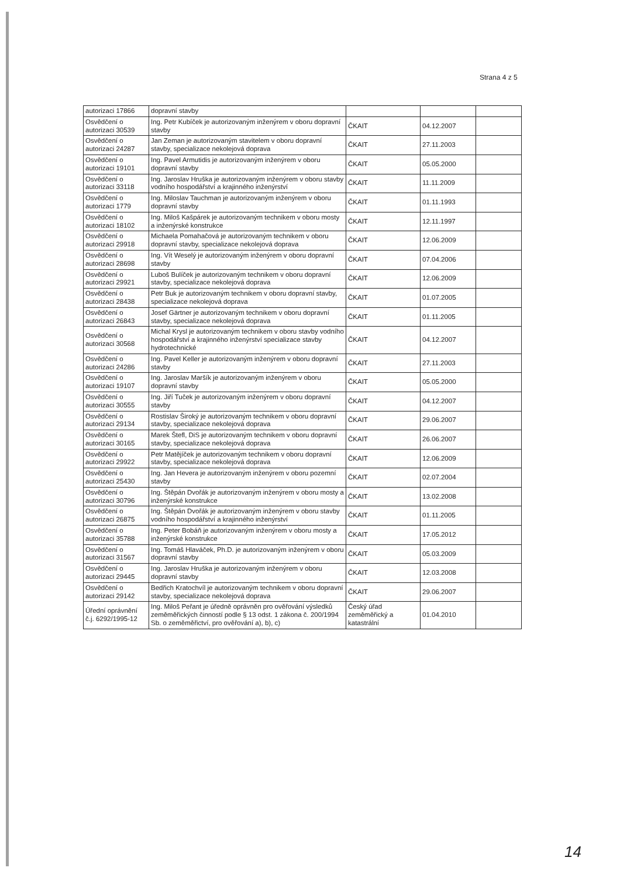Strana 4 z 5
| autorizaci 17866 | dopravní stavby | | | |
| Osvědčení o autorizaci 30539 | Ing. Petr Kubíček je autorizovaným inženýrem v oboru dopravní stavby | ČKAIT | 04.12.2007 | |
| Osvědčení o autorizaci 24287 | Jan Zeman je autorizovaným stavitelem v oboru dopravní stavby, specializace nekolejová doprava | ČKAIT | 27.11.2003 | |
| Osvědčení o autorizaci 19101 | Ing. Pavel Armutidis je autorizovaným inženýrem v oboru dopravní stavby | ČKAIT | 05.05.2000 | |
| Osvědčení o autorizaci 33118 | Ing. Jaroslav Hruška je autorizovaným inženýrem v oboru stavby vodního hospodářství a krajinného inženýrství | ČKAIT | 11.11.2009 | |
| Osvědčení o autorizaci 1779 | Ing. Miloslav Tauchman je autorizovaným inženýrem v oboru dopravní stavby | ČKAIT | 01.11.1993 | |
| Osvědčení o autorizaci 18102 | Ing. Miloš Kašpárek je autorizovaným technikem v oboru mosty a inženýrské konstrukce | ČKAIT | 12.11.1997 | |
| Osvědčení o autorizaci 29918 | Michaela Pomahačová je autorizovaným technikem v oboru dopravní stavby, specializace nekolejová doprava | ČKAIT | 12.06.2009 | |
| Osvědčení o autorizaci 28698 | Ing. Vít Weselý je autorizovaným inženýrem v oboru dopravní stavby | ČKAIT | 07.04.2006 | |
| Osvědčení o autorizaci 29921 | Luboš Bulíček je autorizovaným technikem v oboru dopravní stavby, specializace nekolejová doprava | ČKAIT | 12.06.2009 | |
| Osvědčení o autorizaci 28438 | Petr Buk je autorizovaným technikem v oboru dopravní stavby, specializace nekolejová doprava | ČKAIT | 01.07.2005 | |
| Osvědčení o autorizaci 26843 | Josef Gärtner je autorizovaným technikem v oboru dopravní stavby, specializace nekolejová doprava | ČKAIT | 01.11.2005 | |
| Osvědčení o autorizaci 30568 | Michal Krysl je autorizovaným technikem v oboru stavby vodního hospodářství a krajinného inženýrství specializace stavby hydrotechnické | ČKAIT | 04.12.2007 | |
| Osvědčení o autorizaci 24286 | Ing. Pavel Keller je autorizovaným inženýrem v oboru dopravní stavby | ČKAIT | 27.11.2003 | |
| Osvědčení o autorizaci 19107 | Ing. Jaroslav Maršík je autorizovaným inženýrem v oboru dopravní stavby | ČKAIT | 05.05.2000 | |
| Osvědčení o autorizaci 30555 | Ing. Jiří Tuček je autorizovaným inženýrem v oboru dopravní stavby | ČKAIT | 04.12.2007 | |
| Osvědčení o autorizaci 29134 | Rostislav Široký je autorizovaným technikem v oboru dopravní stavby, specializace nekolejová doprava | ČKAIT | 29.06.2007 | |
| Osvědčení o autorizaci 30165 | Marek Štefl, DiS je autorizovaným technikem v oboru dopravní stavby, specializace nekolejová doprava | ČKAIT | 26.06.2007 | |
| Osvědčení o autorizaci 29922 | Petr Matějíček je autorizovaným technikem v oboru dopravní stavby, specializace nekolejová doprava | ČKAIT | 12.06.2009 | |
| Osvědčení o autorizaci 25430 | Ing. Jan Hevera je autorizovaným inženýrem v oboru pozemní stavby | ČKAIT | 02.07.2004 | |
| Osvědčení o autorizaci 30796 | Ing. Štěpán Dvořák je autorizovaným inženýrem v oboru mosty a inženýrské konstrukce | ČKAIT | 13.02.2008 | |
| Osvědčení o autorizaci 26875 | Ing. Štěpán Dvořák je autorizovaným inženýrem v oboru stavby vodního hospodářství a krajinného inženýrství | ČKAIT | 01.11.2005 | |
| Osvědčení o autorizaci 35788 | Ing. Peter Bobáň je autorizovaným inženýrem v oboru mosty a inženýrské konstrukce | ČKAIT | 17.05.2012 | |
| Osvědčení o autorizaci 31567 | Ing. Tomáš Hlaváček, Ph.D. je autorizovaným inženýrem v oboru dopravní stavby | ČKAIT | 05.03.2009 | |
| Osvědčení o autorizaci 29445 | Ing. Jaroslav Hruška je autorizovaným inženýrem v oboru dopravní stavby | ČKAIT | 12.03.2008 | |
| Osvědčení o autorizaci 29142 | Bedřich Kratochvíl je autorizovaným technikem v oboru dopravní stavby, specializace nekolejová doprava | ČKAIT | 29.06.2007 | |
| Úřední oprávnění č.j. 6292/1995-12 | Ing. Miloš Peřant je úředně oprávněn pro ověřování výsledků zeměměřických činností podle § 13 odst. 1 zákona č. 200/1994 Sb. o zeměměřictví, pro ověřování a), b), c) | Český úřad zeměměřický a katastrální | 01.04.2010 | |
14